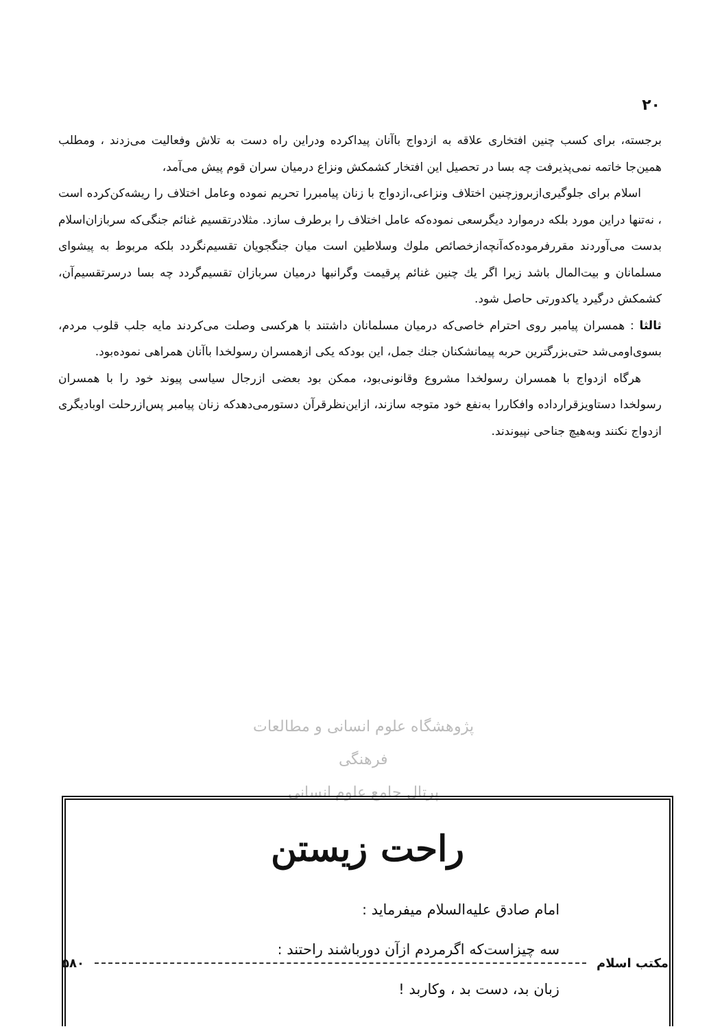۲۰
برجسته، برای کسب چنین افتخاری علاقه به ازدواج باآنان پیداکرده ودراین راه دست به تلاش وفعالیت می‌زدند ، ومطلب همین‌جا خاتمه نمی‌پذیرفت چه بسا در تحصیل این افتخار کشمکش ونزاع درمیان سران قوم پیش می‌آمد،
اسلام برای جلوگیری‌ازبروزچنین اختلاف ونزاعی،ازدواج با زنان پیامبررا تحریم نموده وعامل اختلاف را ریشه‌کن‌کرده است ، نه‌تنها دراین مورد بلکه درموارد دیگرسعی نموده‌که عامل اختلاف را برطرف سازد. مثلادرتقسیم غنائم جنگی‌که سربازان‌اسلام بدست می‌آوردند مقررفرموده‌که‌آنچه‌ازخصائص ملوك وسلاطین است میان جنگجویان تقسیم‌نگردد بلکه مربوط به پیشوای مسلمانان و بیت‌المال باشد زیرا اگر یك چنین غنائم پرقیمت وگرانبها درمیان سربازان تقسیم‌گردد چه بسا درسرتقسیم‌آن، کشمکش درگیرد یاکدورتی حاصل شود.
ثالثا : همسران پیامبر روی احترام خاصی‌که درمیان مسلمانان داشتند با هرکسی وصلت می‌کردند مایه جلب قلوب مردم، بسوی‌اومی‌شد حتی‌بزرگترین حربه پیمانشکنان جنك جمل، این بودکه یکی ازهمسران رسولخدا باآنان همراهی نموده‌بود.
هرگاه ازدواج با همسران رسولخدا مشروع وقانونی‌بود، ممکن بود بعضی ازرجال سیاسی پیوند خود را با همسران رسولخدا دستاویزقرارداده وافکاررا به‌نفع خود متوجه سازند، ازاین‌نظرقرآن دستورمی‌دهدکه زنان پیامبر پس‌ازرحلت اوبادیگری ازدواج نکنند وبه‌هیچ جناحی نپیوندند.
پژوهشگاه علوم انسانی و مطالعات فرهنگی
پرتال جامع علوم انسانی
راحت زیستن
امام صادق علیه‌السلام میفرماید :
سه چیزاست‌که اگرمردم ازآن دورباشند راحتند :
زبان بد، دست بد ، وکاربد !
مکتب اسلام ۵۸۰